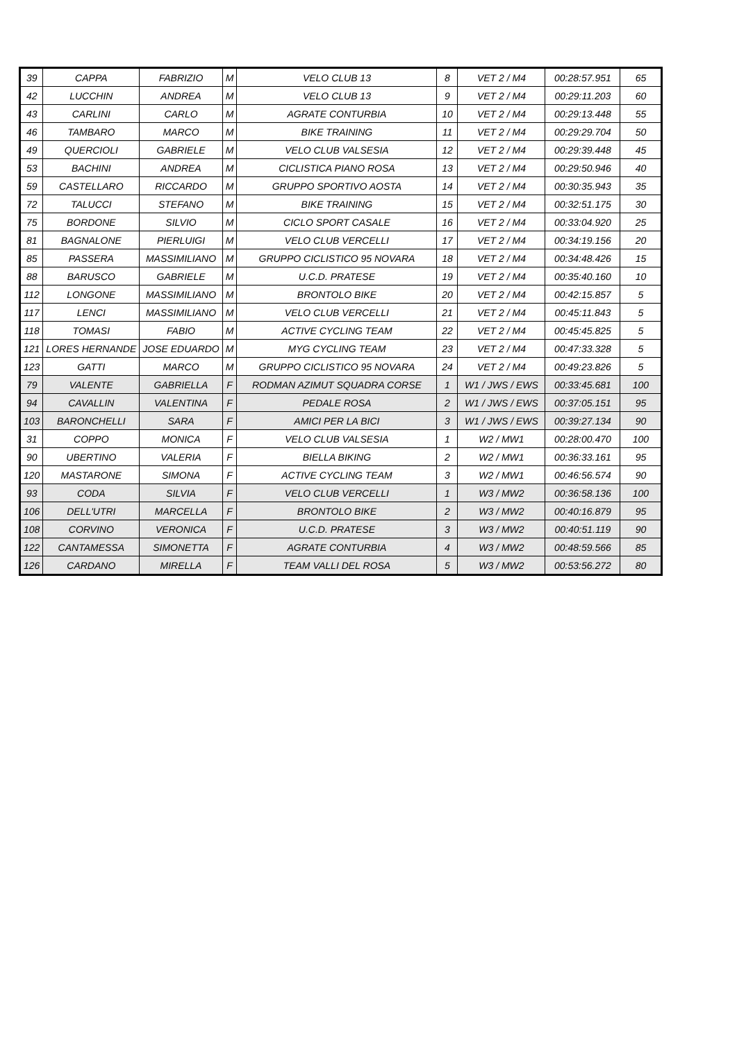| 39 | CAPPA | FABRIZIO | M | VELO CLUB 13 | 8 | VET 2 / M4 | 00:28:57.951 | 65 |
| 42 | LUCCHIN | ANDREA | M | VELO CLUB 13 | 9 | VET 2 / M4 | 00:29:11.203 | 60 |
| 43 | CARLINI | CARLO | M | AGRATE CONTURBIA | 10 | VET 2 / M4 | 00:29:13.448 | 55 |
| 46 | TAMBARO | MARCO | M | BIKE TRAINING | 11 | VET 2 / M4 | 00:29:29.704 | 50 |
| 49 | QUERCIOLI | GABRIELE | M | VELO CLUB VALSESIA | 12 | VET 2 / M4 | 00:29:39.448 | 45 |
| 53 | BACHINI | ANDREA | M | CICLISTICA PIANO ROSA | 13 | VET 2 / M4 | 00:29:50.946 | 40 |
| 59 | CASTELLARO | RICCARDO | M | GRUPPO SPORTIVO AOSTA | 14 | VET 2 / M4 | 00:30:35.943 | 35 |
| 72 | TALUCCI | STEFANO | M | BIKE TRAINING | 15 | VET 2 / M4 | 00:32:51.175 | 30 |
| 75 | BORDONE | SILVIO | M | CICLO SPORT CASALE | 16 | VET 2 / M4 | 00:33:04.920 | 25 |
| 81 | BAGNALONE | PIERLUIGI | M | VELO CLUB VERCELLI | 17 | VET 2 / M4 | 00:34:19.156 | 20 |
| 85 | PASSERA | MASSIMILIANO | M | GRUPPO CICLISTICO 95 NOVARA | 18 | VET 2 / M4 | 00:34:48.426 | 15 |
| 88 | BARUSCO | GABRIELE | M | U.C.D. PRATESE | 19 | VET 2 / M4 | 00:35:40.160 | 10 |
| 112 | LONGONE | MASSIMILIANO | M | BRONTOLO BIKE | 20 | VET 2 / M4 | 00:42:15.857 | 5 |
| 117 | LENCI | MASSIMILIANO | M | VELO CLUB VERCELLI | 21 | VET 2 / M4 | 00:45:11.843 | 5 |
| 118 | TOMASI | FABIO | M | ACTIVE CYCLING TEAM | 22 | VET 2 / M4 | 00:45:45.825 | 5 |
| 121 | LORES HERNANDE | JOSE EDUARDO | M | MYG CYCLING TEAM | 23 | VET 2 / M4 | 00:47:33.328 | 5 |
| 123 | GATTI | MARCO | M | GRUPPO CICLISTICO 95 NOVARA | 24 | VET 2 / M4 | 00:49:23.826 | 5 |
| 79 | VALENTE | GABRIELLA | F | RODMAN AZIMUT SQUADRA CORSE | 1 | W1 / JWS / EWS | 00:33:45.681 | 100 |
| 94 | CAVALLIN | VALENTINA | F | PEDALE ROSA | 2 | W1 / JWS / EWS | 00:37:05.151 | 95 |
| 103 | BARONCHELLI | SARA | F | AMICI PER LA BICI | 3 | W1 / JWS / EWS | 00:39:27.134 | 90 |
| 31 | COPPO | MONICA | F | VELO CLUB VALSESIA | 1 | W2 / MW1 | 00:28:00.470 | 100 |
| 90 | UBERTINO | VALERIA | F | BIELLA BIKING | 2 | W2 / MW1 | 00:36:33.161 | 95 |
| 120 | MASTARONE | SIMONA | F | ACTIVE CYCLING TEAM | 3 | W2 / MW1 | 00:46:56.574 | 90 |
| 93 | CODA | SILVIA | F | VELO CLUB VERCELLI | 1 | W3 / MW2 | 00:36:58.136 | 100 |
| 106 | DELL'UTRI | MARCELLA | F | BRONTOLO BIKE | 2 | W3 / MW2 | 00:40:16.879 | 95 |
| 108 | CORVINO | VERONICA | F | U.C.D. PRATESE | 3 | W3 / MW2 | 00:40:51.119 | 90 |
| 122 | CANTAMESSA | SIMONETTA | F | AGRATE CONTURBIA | 4 | W3 / MW2 | 00:48:59.566 | 85 |
| 126 | CARDANO | MIRELLA | F | TEAM VALLI DEL ROSA | 5 | W3 / MW2 | 00:53:56.272 | 80 |